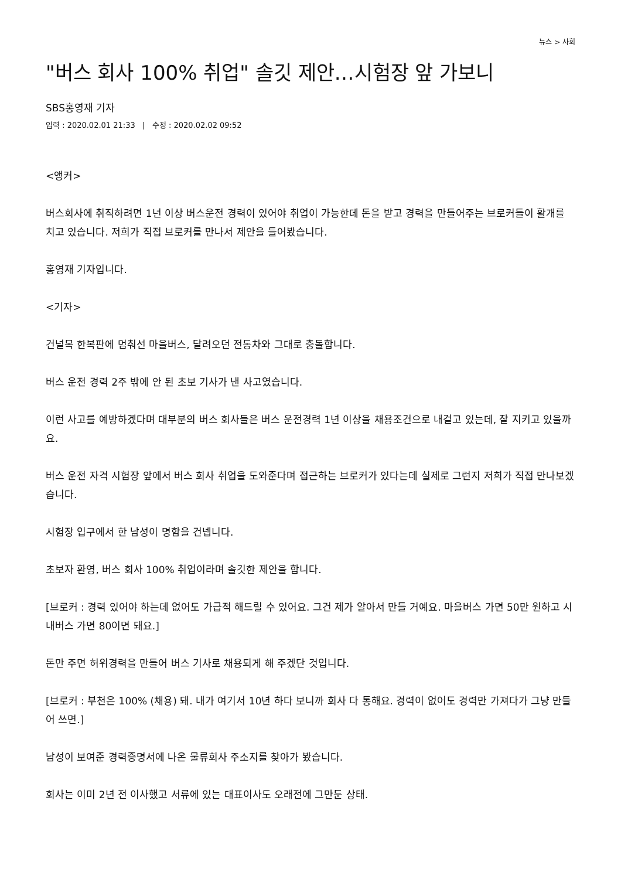뉴스 > 사회
"버스 회사 100% 취업" 솔깃 제안…시험장 앞 가보니
SBS홍영재 기자
입력 : 2020.02.01 21:33 | 수정 : 2020.02.02 09:52
<앵커>
버스회사에 취직하려면 1년 이상 버스운전 경력이 있어야 취업이 가능한데 돈을 받고 경력을 만들어주는 브로커들이 활개를 치고 있습니다. 저희가 직접 브로커를 만나서 제안을 들어봤습니다.
홍영재 기자입니다.
<기자>
건널목 한복판에 멈춰선 마을버스, 달려오던 전동차와 그대로 충돌합니다.
버스 운전 경력 2주 밖에 안 된 초보 기사가 낸 사고였습니다.
이런 사고를 예방하겠다며 대부분의 버스 회사들은 버스 운전경력 1년 이상을 채용조건으로 내걸고 있는데, 잘 지키고 있을까요.
버스 운전 자격 시험장 앞에서 버스 회사 취업을 도와준다며 접근하는 브로커가 있다는데 실제로 그런지 저희가 직접 만나보겠습니다.
시험장 입구에서 한 남성이 명함을 건넵니다.
초보자 환영, 버스 회사 100% 취업이라며 솔깃한 제안을 합니다.
[브로커 : 경력 있어야 하는데 없어도 가급적 해드릴 수 있어요. 그건 제가 알아서 만들 거예요. 마을버스 가면 50만 원하고 시내버스 가면 80이면 돼요.]
돈만 주면 허위경력을 만들어 버스 기사로 채용되게 해 주겠단 것입니다.
[브로커 : 부천은 100% (채용) 돼. 내가 여기서 10년 하다 보니까 회사 다 통해요. 경력이 없어도 경력만 가져다가 그냥 만들어 쓰면.]
남성이 보여준 경력증명서에 나온 물류회사 주소지를 찾아가 봤습니다.
회사는 이미 2년 전 이사했고 서류에 있는 대표이사도 오래전에 그만둔 상태.